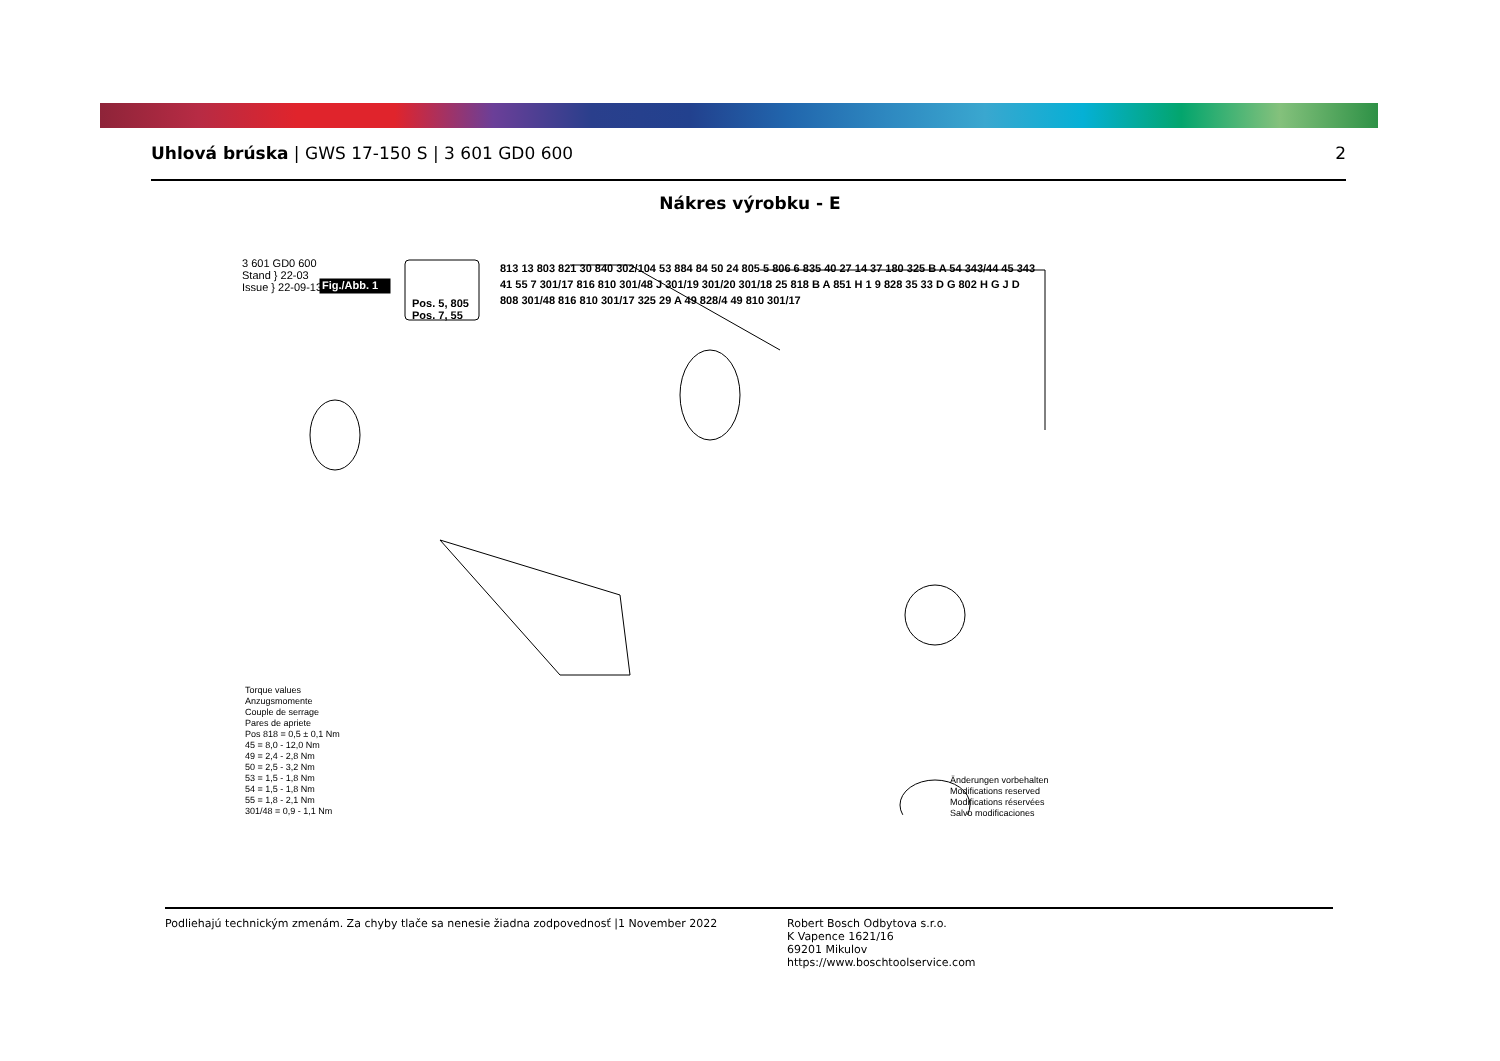Uhlová brúska | GWS 17-150 S | 3 601 GD0 600 2
Nákres výrobku - E
3 601 GD0 600
Stand } 22-03
Issue } 22-09-13
Fig./Abb. 1
Pos. 5, 805
Pos. 7, 55
813 13 803 821 30 840 302/104 53 884 84 50 24 805 5 806 6 835 40 27 14 37 180 325 B A 54 343/44 45 343 41 55 7 301/17 816 810 301/48 J 301/19 301/20 301/18 25 818 B A 851 H 1 9 828 35 33 D G 802 H G J D 808 301/48 816 810 301/17 325 29 A 49 828/4 49 810 301/17
Torque values
Anzugsmomente
Couple de serrage
Pares de apriete
Pos 818 = 0,5 ± 0,1 Nm
45 = 8,0 - 12,0 Nm
49 = 2,4 - 2,8 Nm
50 = 2,5 - 3,2 Nm
53 = 1,5 - 1,8 Nm
54 = 1,5 - 1,8 Nm
55 = 1,8 - 2,1 Nm
301/48 = 0,9 - 1,1 Nm
Änderungen vorbehalten
Modifications reserved
Modifications réservées
Salvo modificaciones
Podliehajú technickým zmenám. Za chyby tlače sa nenesie žiadna zodpovednosť |1 November 2022 Robert Bosch Odbytova s.r.o.
K Vapence 1621/16
69201 Mikulov
https://www.boschtoolservice.com